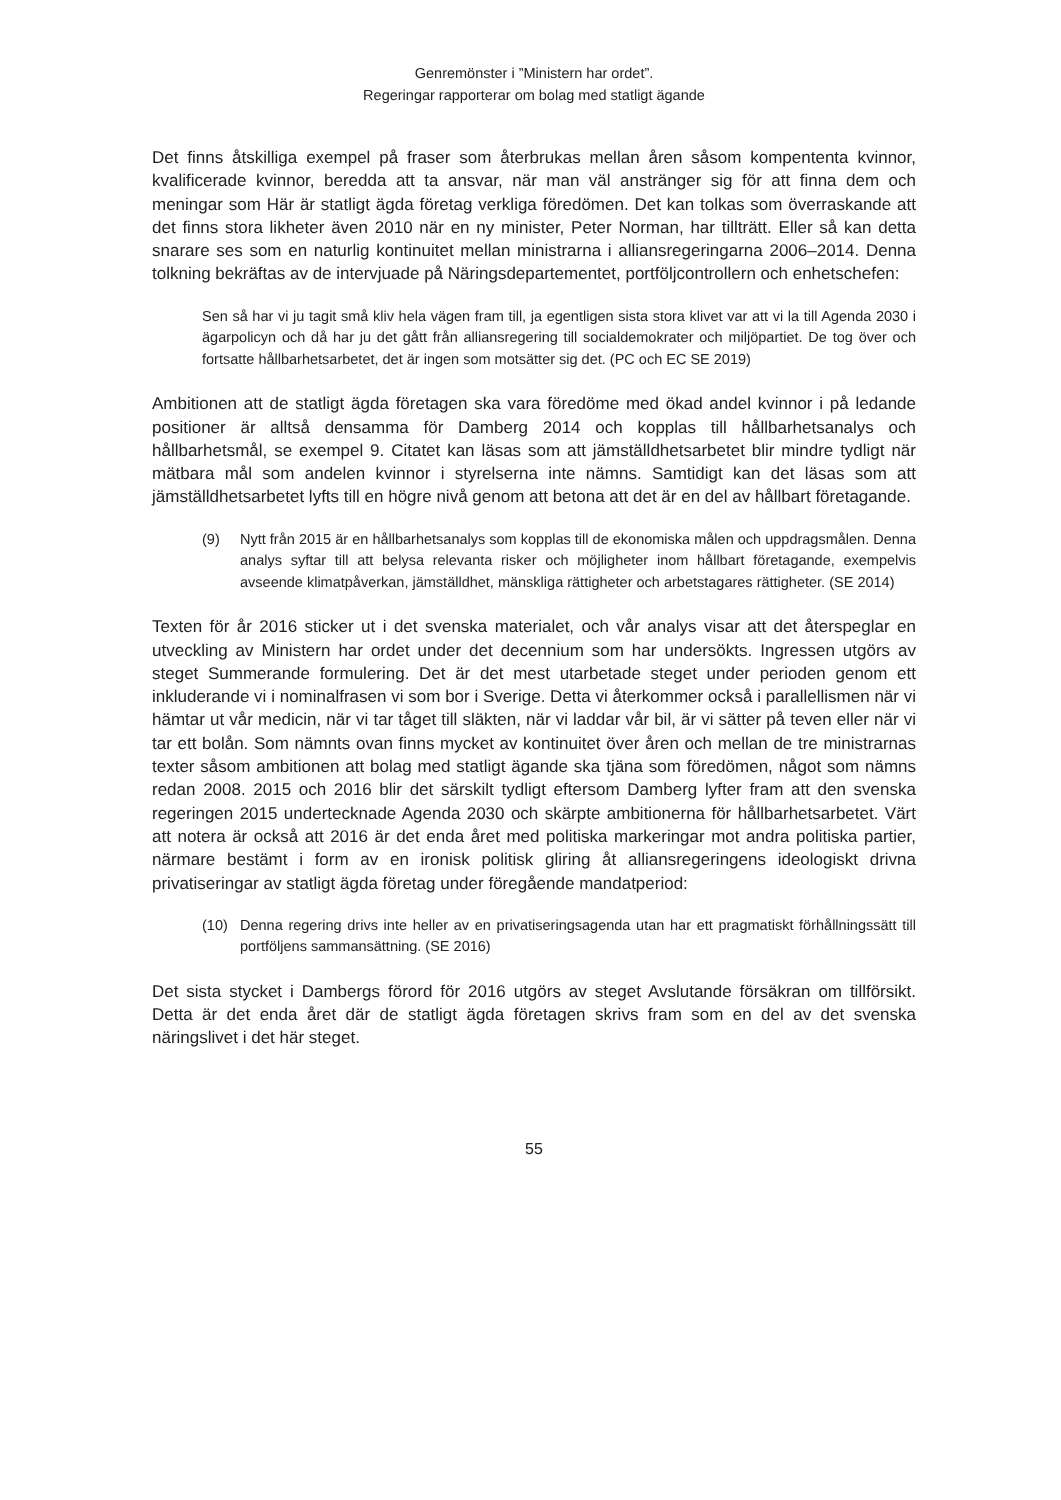Genremönster i ”Ministern har ordet”.
Regeringar rapporterar om bolag med statligt ägande
Det finns åtskilliga exempel på fraser som återbrukas mellan åren såsom kompententa kvinnor, kvalificerade kvinnor, beredda att ta ansvar, när man väl anstränger sig för att finna dem och meningar som Här är statligt ägda företag verkliga föredömen. Det kan tolkas som överraskande att det finns stora likheter även 2010 när en ny minister, Peter Norman, har tillträtt. Eller så kan detta snarare ses som en naturlig kontinuitet mellan ministrarna i alliansregeringarna 2006–2014. Denna tolkning bekräftas av de intervjuade på Näringsdepartementet, portföljcontrollern och enhetschefen:
Sen så har vi ju tagit små kliv hela vägen fram till, ja egentligen sista stora klivet var att vi la till Agenda 2030 i ägarpolicyn och då har ju det gått från alliansregering till socialdemokrater och miljöpartiet. De tog över och fortsatte hållbarhetsarbetet, det är ingen som motsätter sig det. (PC och EC SE 2019)
Ambitionen att de statligt ägda företagen ska vara föredöme med ökad andel kvinnor i på ledande positioner är alltså densamma för Damberg 2014 och kopplas till hållbarhetsanalys och hållbarhetsmål, se exempel 9. Citatet kan läsas som att jämställdhetsarbetet blir mindre tydligt när mätbara mål som andelen kvinnor i styrelserna inte nämns. Samtidigt kan det läsas som att jämställdhetsarbetet lyfts till en högre nivå genom att betona att det är en del av hållbart företagande.
(9) Nytt från 2015 är en hållbarhetsanalys som kopplas till de ekonomiska målen och uppdragsmålen. Denna analys syftar till att belysa relevanta risker och möjligheter inom hållbart företagande, exempelvis avseende klimatpåverkan, jämställdhet, mänskliga rättigheter och arbetstagares rättigheter. (SE 2014)
Texten för år 2016 sticker ut i det svenska materialet, och vår analys visar att det återspeglar en utveckling av Ministern har ordet under det decennium som har undersökts. Ingressen utgörs av steget Summerande formulering. Det är det mest utarbetade steget under perioden genom ett inkluderande vi i nominalfrasen vi som bor i Sverige. Detta vi återkommer också i parallellismen när vi hämtar ut vår medicin, när vi tar tåget till släkten, när vi laddar vår bil, är vi sätter på teven eller när vi tar ett bolån. Som nämnts ovan finns mycket av kontinuitet över åren och mellan de tre ministrarnas texter såsom ambitionen att bolag med statligt ägande ska tjäna som föredömen, något som nämns redan 2008. 2015 och 2016 blir det särskilt tydligt eftersom Damberg lyfter fram att den svenska regeringen 2015 undertecknade Agenda 2030 och skärpte ambitionerna för hållbarhetsarbetet. Värt att notera är också att 2016 är det enda året med politiska markeringar mot andra politiska partier, närmare bestämt i form av en ironisk politisk gliring åt alliansregeringens ideologiskt drivna privatiseringar av statligt ägda företag under föregående mandatperiod:
(10) Denna regering drivs inte heller av en privatiseringsagenda utan har ett pragmatiskt förhållningssätt till portföljens sammansättning. (SE 2016)
Det sista stycket i Dambergs förord för 2016 utgörs av steget Avslutande försäkran om tillförsikt. Detta är det enda året där de statligt ägda företagen skrivs fram som en del av det svenska näringslivet i det här steget.
55